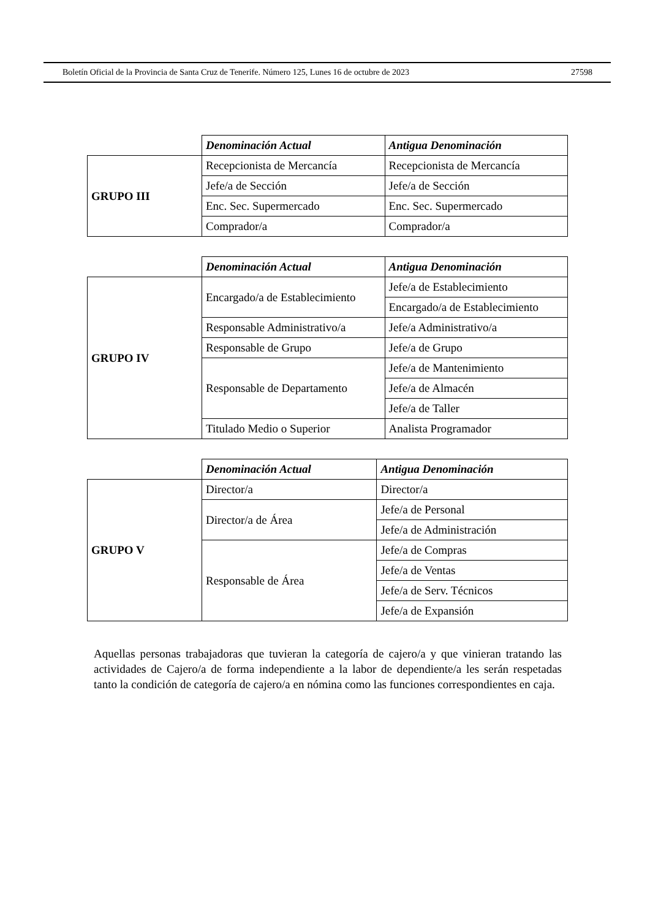Boletín Oficial de la Provincia de Santa Cruz de Tenerife. Número 125, Lunes 16 de octubre de 2023 27598
| | Denominación Actual | Antigua Denominación |
| GRUPO III | Recepcionista de Mercancía | Recepcionista de Mercancía |
| | Jefe/a de Sección | Jefe/a de Sección |
| | Enc. Sec. Supermercado | Enc. Sec. Supermercado |
| | Comprador/a | Comprador/a |
| | Denominación Actual | Antigua Denominación |
| GRUPO IV | Encargado/a de Establecimiento | Jefe/a de Establecimiento |
| | | Encargado/a de Establecimiento |
| | Responsable Administrativo/a | Jefe/a Administrativo/a |
| | Responsable de Grupo | Jefe/a de Grupo |
| | Responsable de Departamento | Jefe/a de Mantenimiento |
| | | Jefe/a de Almacén |
| | | Jefe/a de Taller |
| | Titulado Medio o Superior | Analista Programador |
| | Denominación Actual | Antigua Denominación |
| GRUPO V | Director/a | Director/a |
| | Director/a de Área | Jefe/a de Personal |
| | | Jefe/a de Administración |
| | Responsable de Área | Jefe/a de Compras |
| | | Jefe/a de Ventas |
| | | Jefe/a de Serv. Técnicos |
| | | Jefe/a de Expansión |
Aquellas personas trabajadoras que tuvieran la categoría de cajero/a y que vinieran tratando las actividades de Cajero/a de forma independiente a la labor de dependiente/a les serán respetadas tanto la condición de categoría de cajero/a en nómina como las funciones correspondientes en caja.